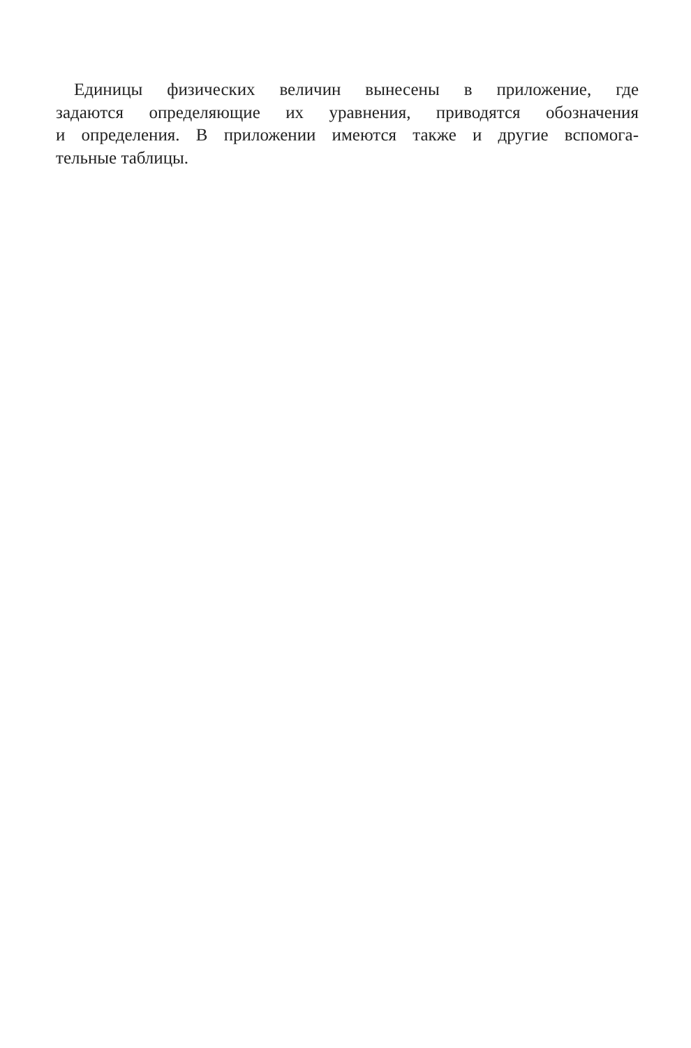Единицы физических величин вынесены в приложение, где
задаются определяющие их уравнения, приводятся обозначения
и определения. В приложении имеются также и другие вспомога-
тельные таблицы.